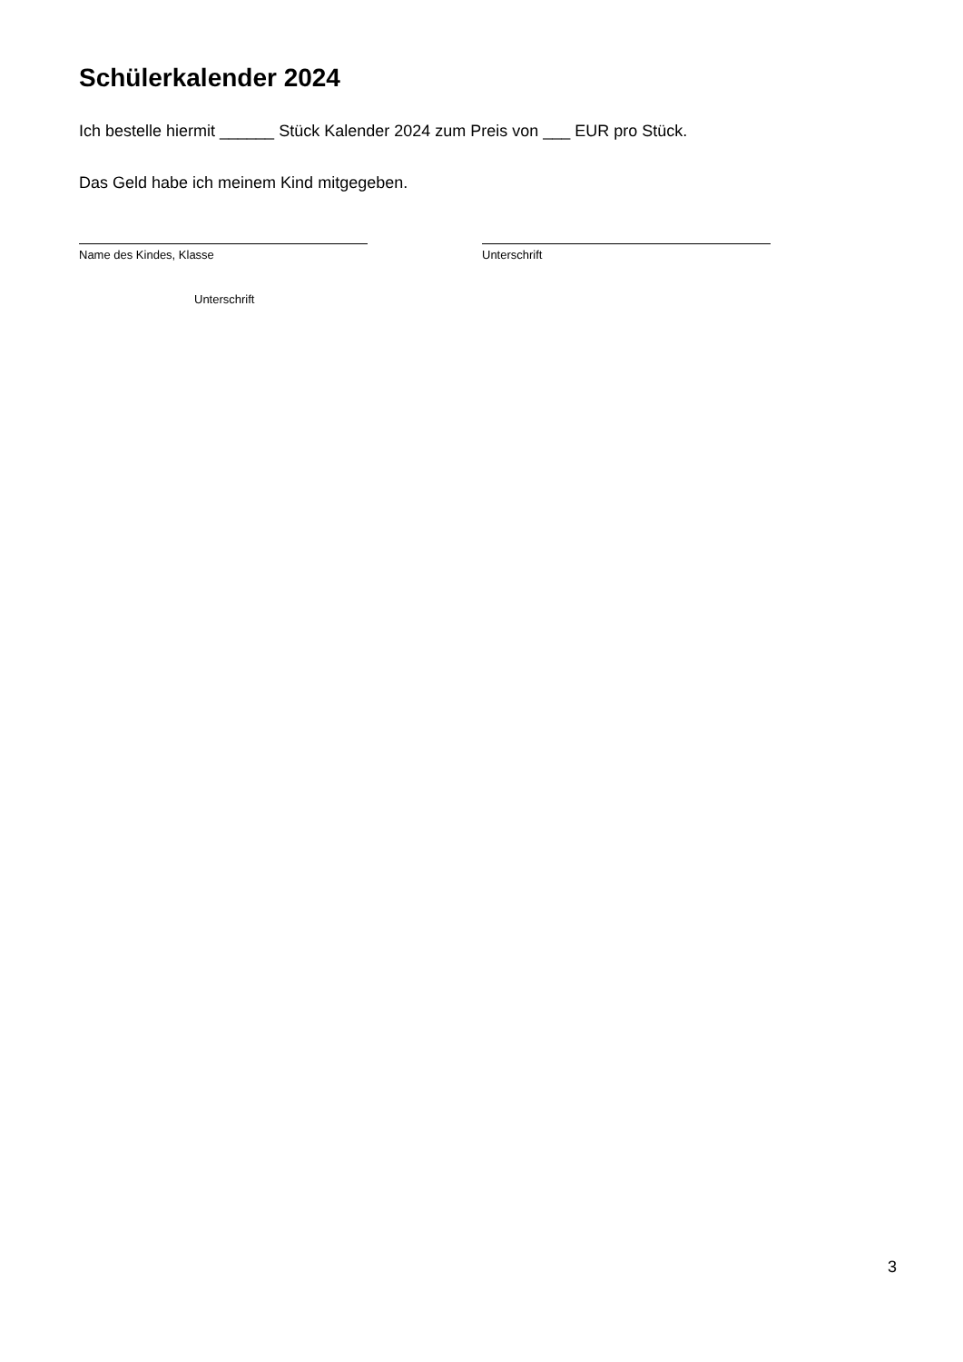Schülerkalender 2024
Ich bestelle hiermit ______ Stück Kalender 2024 zum Preis von ___ EUR pro Stück.
Das Geld habe ich meinem Kind mitgegeben.
Name des Kindes, Klasse Unterschrift
Unterschrift
3